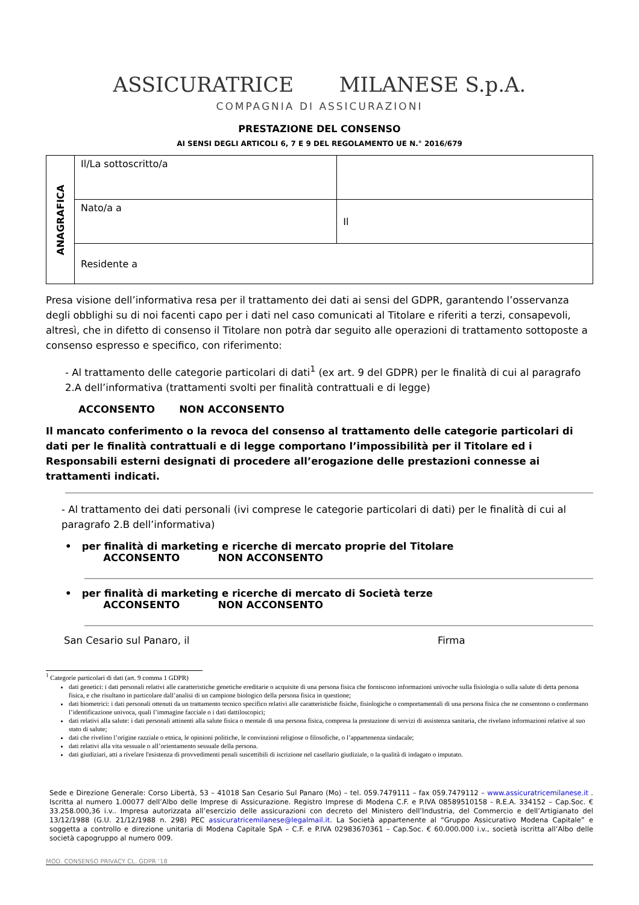ASSICURATRICE MILANESE S.p.A.
COMPAGNIA DI ASSICURAZIONI
PRESTAZIONE DEL CONSENSO
AI SENSI DEGLI ARTICOLI 6, 7 E 9 DEL REGOLAMENTO UE N.° 2016/679
| ANAGRAFICA | Il/La sottoscritto/a | |
| | Nato/a a | Il |
| | Residente a | |
Presa visione dell’informativa resa per il trattamento dei dati ai sensi del GDPR, garantendo l’osservanza degli obblighi su di noi facenti capo per i dati nel caso comunicati al Titolare e riferiti a terzi, consapevoli, altresì, che in difetto di consenso il Titolare non potrà dar seguito alle operazioni di trattamento sottoposte a consenso espresso e specifico, con riferimento:
- Al trattamento delle categorie particolari di dati<sup>1</sup> (ex art. 9 del GDPR) per le finalità di cui al paragrafo 2.A dell’informativa (trattamenti svolti per finalità contrattuali e di legge)
ACCONSENTO NON ACCONSENTO
Il mancato conferimento o la revoca del consenso al trattamento delle categorie particolari di dati per le finalità contrattuali e di legge comportano l’impossibilità per il Titolare ed i Responsabili esterni designati di procedere all’erogazione delle prestazioni connesse ai trattamenti indicati.
- Al trattamento dei dati personali (ivi comprese le categorie particolari di dati) per le finalità di cui al paragrafo 2.B dell’informativa)
• per finalità di marketing e ricerche di mercato proprie del Titolare
ACCONSENTO NON ACCONSENTO
• per finalità di marketing e ricerche di mercato di Società terze
ACCONSENTO NON ACCONSENTO
San Cesario sul Panaro, il Firma
<sup>1</sup> Categorie particolari di dati (art. 9 comma 1 GDPR)
dati genetici: i dati personali relativi alle caratteristiche genetiche ereditarie o acquisite di una persona fisica che forniscono informazioni univoche sulla fisiologia o sulla salute di detta persona fisica, e che risultano in particolare dall’analisi di un campione biologico della persona fisica in questione;
dati biometrici: i dati personali ottenuti da un trattamento tecnico specifico relativi alle caratteristiche fisiche, fisiologiche o comportamentali di una persona fisica che ne consentono o confermano l’identificazione univoca, quali l’immagine facciale o i dati dattiloscopici;
dati relativi alla salute: i dati personali attinenti alla salute fisica o mentale di una persona fisica, compresa la prestazione di servizi di assistenza sanitaria, che rivelano informazioni relative al suo stato di salute;
dati che rivelino l’origine razziale o etnica, le opinioni politiche, le convinzioni religiose o filosofiche, o l’appartenenza sindacale;
dati relativi alla vita sessuale o all’orientamento sessuale della persona.
dati giudiziari, atti a rivelare l'esistenza di provvedimenti penali suscettibili di iscrizione nel casellario giudiziale, o la qualità di indagato o imputato.
Sede e Direzione Generale: Corso Libertà, 53 – 41018 San Cesario Sul Panaro (Mo) – tel. 059.7479111 – fax 059.7479112 – www.assicuratricemilanese.it . Iscritta al numero 1.00077 dell’Albo delle Imprese di Assicurazione. Registro Imprese di Modena C.F. e P.IVA 08589510158 - R.E.A. 334152 – Cap.Soc. € 33.258.000,36 i.v.. Impresa autorizzata all’esercizio delle assicurazioni con decreto del Ministero dell’Industria, del Commercio e dell’Artigianato del 13/12/1988 (G.U. 21/12/1988 n. 298) PEC assicuratricemilanese@legalmail.it. La Società appartenente al “Gruppo Assicurativo Modena Capitale” e soggetta a controllo e direzione unitaria di Modena Capitale SpA – C.F. e P.IVA 02983670361 – Cap.Soc. € 60.000.000 i.v., società iscritta all’Albo delle società capogruppo al numero 009.
MOD. CONSENSO PRIVACY CL. GDPR ‘18